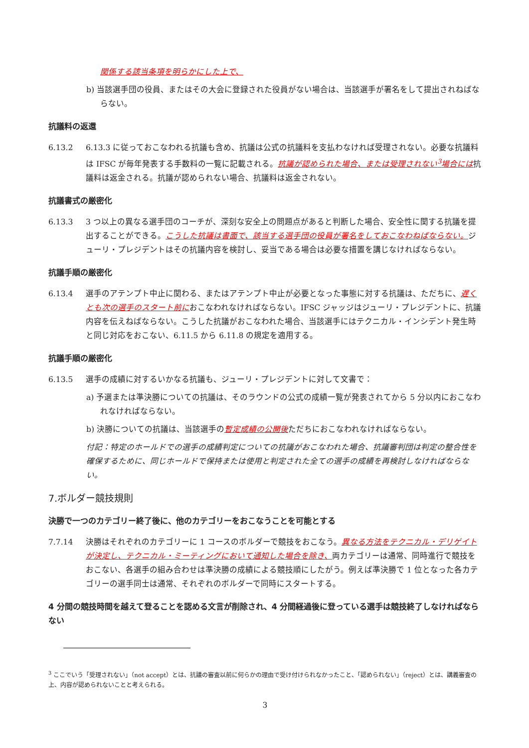関係する該当条項を明らかにした上で、
b) 当該選手団の役員、またはその大会に登録された役員がない場合は、当該選手が署名をして提出されねばならない。
抗議料の返還
6.13.2 6.13.3 に従っておこなわれる抗議も含め、抗議は公式の抗議料を支払わなければ受理されない。必要な抗議料は IFSC が毎年発表する手数料の一覧に記載される。抗議が認められた場合、または受理されない<sup>3</sup>場合には抗議料は返金される。抗議が認められない場合、抗議料は返金されない。
抗議書式の厳密化
6.13.3 3 つ以上の異なる選手団のコーチが、深刻な安全上の問題点があると判断した場合、安全性に関する抗議を提出することができる。こうした抗議は書面で、該当する選手団の役員が署名をしておこなわねばならない。ジューリ・プレジデントはその抗議内容を検討し、妥当である場合は必要な措置を講じなければならない。
抗議手順の厳密化
6.13.4 選手のアテンプト中止に関わる、またはアテンプト中止が必要となった事態に対する抗議は、ただちに、遅くとも次の選手のスタート前におこなわれなければならない。IFSC ジャッジはジューリ・プレジデントに、抗議内容を伝えねばならない。こうした抗議がおこなわれた場合、当該選手にはテクニカル・インシデント発生時と同じ対応をおこない、6.11.5 から 6.11.8 の規定を適用する。
抗議手順の厳密化
6.13.5 選手の成績に対するいかなる抗議も、ジューリ・プレジデントに対して文書で：
a) 予選または準決勝についての抗議は、そのラウンドの公式の成績一覧が発表されてから 5 分以内におこなわれなければならない。
b) 決勝についての抗議は、当該選手の暫定成績の公開後ただちにおこなわれなければならない。
付記：特定のホールドでの選手の成績判定についての抗議がおこなわれた場合、抗議審判団は判定の整合性を確保するために、同じホールドで保持または使用と判定された全ての選手の成績を再検討しなければならない。
7.ボルダー競技規則
決勝で一つのカテゴリー終了後に、他のカテゴリーをおこなうことを可能とする
7.7.14 決勝はそれぞれのカテゴリーに 1 コースのボルダーで競技をおこなう。異なる方法をテクニカル・デリゲイトが決定し、テクニカル・ミーティングにおいて通知した場合を除き、両カテゴリーは通常、同時進行で競技をおこない、各選手の組み合わせは準決勝の成績による競技順にしたがう。例えば準決勝で 1 位となった各カテゴリーの選手同士は通常、それぞれのボルダーで同時にスタートする。
4 分間の競技時間を越えて登ることを認める文言が削除され、4 分間経過後に登っている選手は競技終了しなければならない
<sup>3</sup> ここでいう「受理されない」（not accept）とは、抗議の審査以前に何らかの理由で受け付けられなかったこと、「認められない」（reject）とは、講義審査の上、内容が認められないことと考えられる。
3